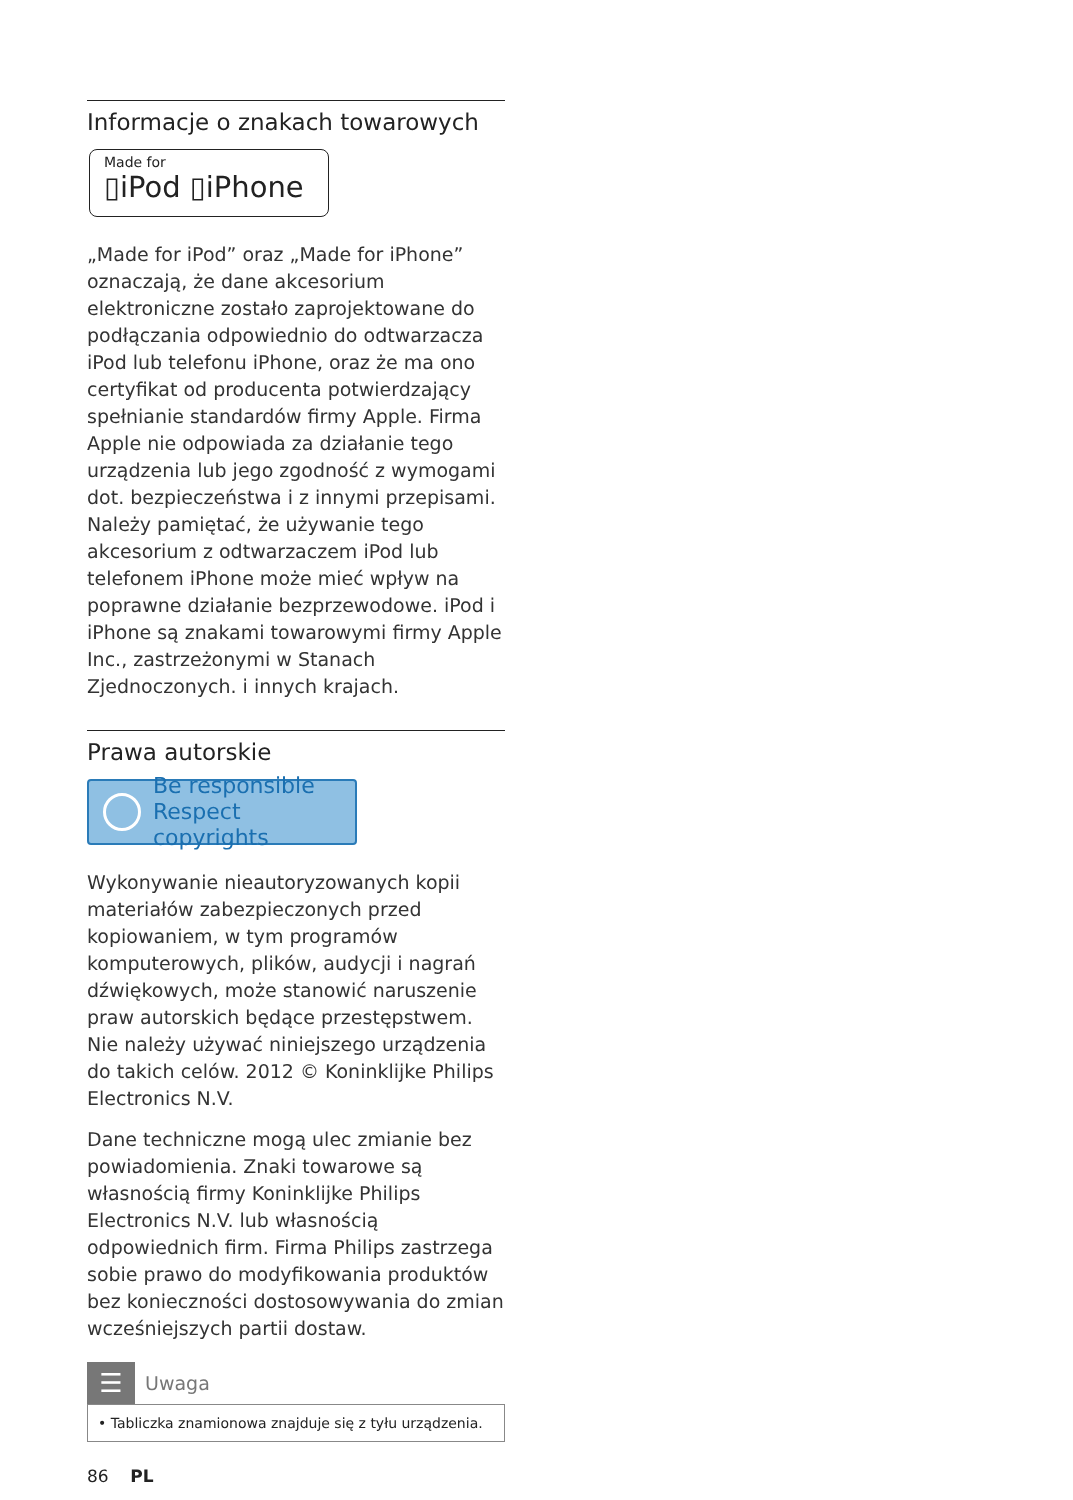Informacje o znakach towarowych
Made for
▯iPod ▯iPhone
„Made for iPod” oraz „Made for iPhone” oznaczają, że dane akcesorium elektroniczne zostało zaprojektowane do podłączania odpowiednio do odtwarzacza iPod lub telefonu iPhone, oraz że ma ono certyfikat od producenta potwierdzający spełnianie standardów firmy Apple. Firma Apple nie odpowiada za działanie tego urządzenia lub jego zgodność z wymogami dot. bezpieczeństwa i z innymi przepisami. Należy pamiętać, że używanie tego akcesorium z odtwarzaczem iPod lub telefonem iPhone może mieć wpływ na poprawne działanie bezprzewodowe. iPod i iPhone są znakami towarowymi firmy Apple Inc., zastrzeżonymi w Stanach Zjednoczonych. i innych krajach.
Prawa autorskie
Be responsible
Respect copyrights
Wykonywanie nieautoryzowanych kopii materiałów zabezpieczonych przed kopiowaniem, w tym programów komputerowych, plików, audycji i nagrań dźwiękowych, może stanowić naruszenie praw autorskich będące przestępstwem. Nie należy używać niniejszego urządzenia do takich celów. 2012 © Koninklijke Philips Electronics N.V.
Dane techniczne mogą ulec zmianie bez powiadomienia. Znaki towarowe są własnością firmy Koninklijke Philips Electronics N.V. lub własnością odpowiednich firm. Firma Philips zastrzega sobie prawo do modyfikowania produktów bez konieczności dostosowywania do zmian wcześniejszych partii dostaw.
☰
Uwaga
• Tabliczka znamionowa znajduje się z tyłu urządzenia.
86 PL